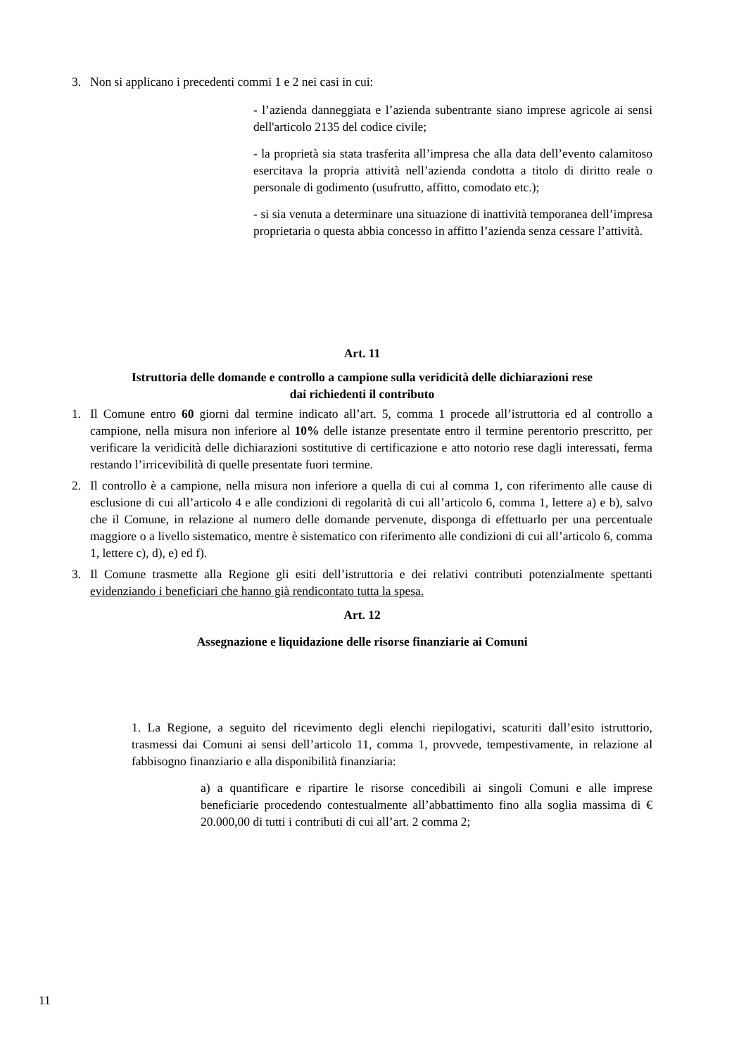3. Non si applicano i precedenti commi 1 e 2 nei casi in cui:
- l’azienda danneggiata e l’azienda subentrante siano imprese agricole ai sensi dell'articolo 2135 del codice civile;
- la proprietà sia stata trasferita all’impresa che alla data dell’evento calamitoso esercitava la propria attività nell’azienda condotta a titolo di diritto reale o personale di godimento (usufrutto, affitto, comodato etc.);
- si sia venuta a determinare una situazione di inattività temporanea dell’impresa proprietaria o questa abbia concesso in affitto l’azienda senza cessare l’attività.
Art. 11
Istruttoria delle domande e controllo a campione sulla veridicità delle dichiarazioni rese
dai richiedenti il contributo
1. Il Comune entro 60 giorni dal termine indicato all’art. 5, comma 1 procede all’istruttoria ed al controllo a campione, nella misura non inferiore al 10% delle istanze presentate entro il termine perentorio prescritto, per verificare la veridicità delle dichiarazioni sostitutive di certificazione e atto notorio rese dagli interessati, ferma restando l’irricevibilità di quelle presentate fuori termine.
2. Il controllo è a campione, nella misura non inferiore a quella di cui al comma 1, con riferimento alle cause di esclusione di cui all’articolo 4 e alle condizioni di regolarità di cui all’articolo 6, comma 1, lettere a) e b), salvo che il Comune, in relazione al numero delle domande pervenute, disponga di effettuarlo per una percentuale maggiore o a livello sistematico, mentre è sistematico con riferimento alle condizioni di cui all’articolo 6, comma 1, lettere c), d), e) ed f).
3. Il Comune trasmette alla Regione gli esiti dell’istruttoria e dei relativi contributi potenzialmente spettanti evidenziando i beneficiari che hanno già rendicontato tutta la spesa.
Art. 12
Assegnazione e liquidazione delle risorse finanziarie ai Comuni
1. La Regione, a seguito del ricevimento degli elenchi riepilogativi, scaturiti dall’esito istruttorio, trasmessi dai Comuni ai sensi dell’articolo 11, comma 1, provvede, tempestivamente, in relazione al fabbisogno finanziario e alla disponibilità finanziaria:
a) a quantificare e ripartire le risorse concedibili ai singoli Comuni e alle imprese beneficiarie procedendo contestualmente all’abbattimento fino alla soglia massima di € 20.000,00 di tutti i contributi di cui all’art. 2 comma 2;
11